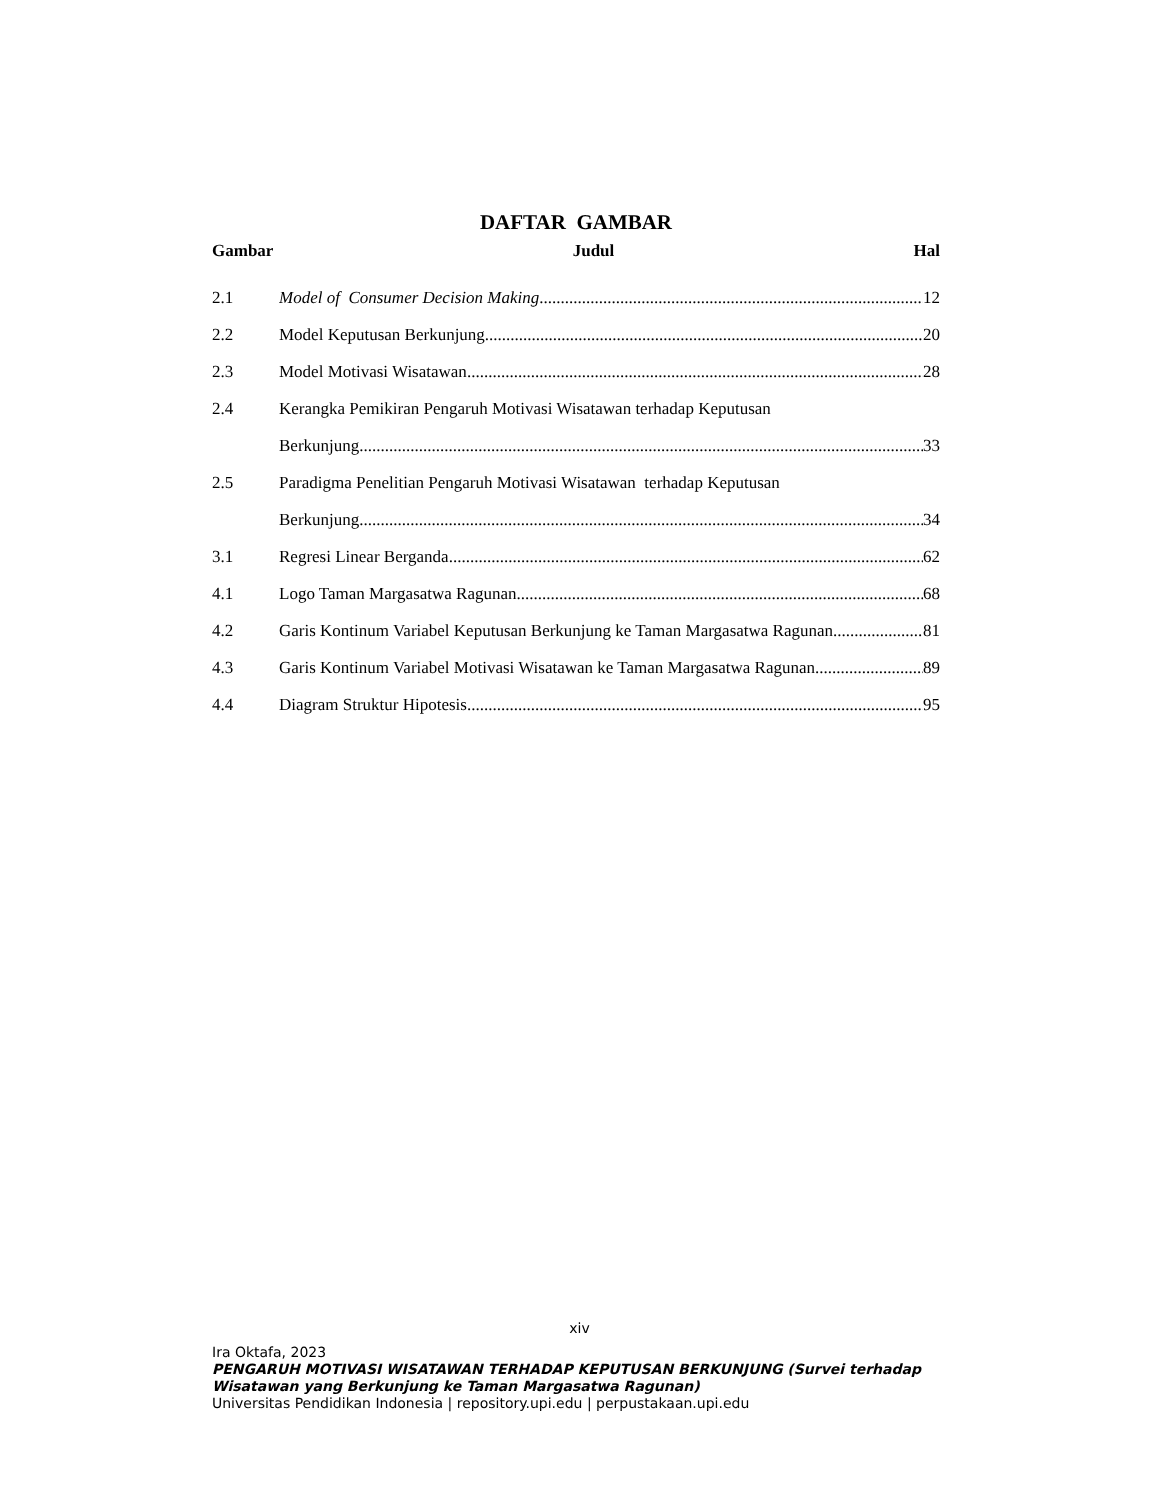DAFTAR GAMBAR
Gambar Judul Hal
2.1 Model of Consumer Decision Making 12
2.2 Model Keputusan Berkunjung 20
2.3 Model Motivasi Wisatawan 28
2.4 Kerangka Pemikiran Pengaruh Motivasi Wisatawan terhadap Keputusan
Berkunjung 33
2.5 Paradigma Penelitian Pengaruh Motivasi Wisatawan terhadap Keputusan
Berkunjung 34
3.1 Regresi Linear Berganda 62
4.1 Logo Taman Margasatwa Ragunan 68
4.2 Garis Kontinum Variabel Keputusan Berkunjung ke Taman Margasatwa Ragunan 81
4.3 Garis Kontinum Variabel Motivasi Wisatawan ke Taman Margasatwa Ragunan 89
4.4 Diagram Struktur Hipotesis 95
xiv
Ira Oktafa, 2023
PENGARUH MOTIVASI WISATAWAN TERHADAP KEPUTUSAN BERKUNJUNG (Survei terhadap Wisatawan yang Berkunjung ke Taman Margasatwa Ragunan)
Universitas Pendidikan Indonesia | repository.upi.edu | perpustakaan.upi.edu